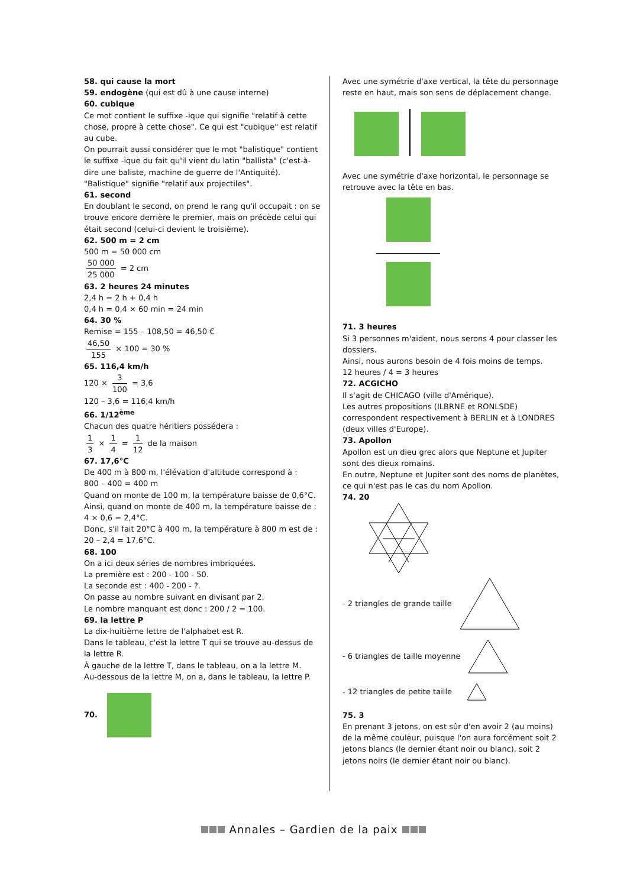58. qui cause la mort
59. endogène (qui est dû à une cause interne)
60. cubique
Ce mot contient le suffixe -ique qui signifie "relatif à cette chose, propre à cette chose". Ce qui est "cubique" est relatif au cube.
On pourrait aussi considérer que le mot "balistique" contient le suffixe -ique du fait qu'il vient du latin "ballista" (c'est-à-dire une baliste, machine de guerre de l'Antiquité). "Balistique" signifie "relatif aux projectiles".
61. second
En doublant le second, on prend le rang qu'il occupait : on se trouve encore derrière le premier, mais on précède celui qui était second (celui-ci devient le troisième).
62. 500 m = 2 cm
500 m = 50 000 cm
50 000 25 000 = 2 cm
63. 2 heures 24 minutes
2,4 h = 2 h + 0,4 h
0,4 h = 0,4 × 60 min = 24 min
64. 30 %
Remise = 155 – 108,50 = 46,50 €
46,50 155 × 100 = 30 %
65. 116,4 km/h
120 × 3 100 = 3,6
120 – 3,6 = 116,4 km/h
66. 1/12<sup>ème</sup>
Chacun des quatre héritiers possédera :
1 3 × 1 4 = 1 12 de la maison
67. 17,6°C
De 400 m à 800 m, l'élévation d'altitude correspond à :
800 – 400 = 400 m
Quand on monte de 100 m, la température baisse de 0,6°C. Ainsi, quand on monte de 400 m, la température baisse de : 4 × 0,6 = 2,4°C.
Donc, s'il fait 20°C à 400 m, la température à 800 m est de : 20 – 2,4 = 17,6°C.
68. 100
On a ici deux séries de nombres imbriquées.
La première est : 200 - 100 - 50.
La seconde est : 400 - 200 - ?.
On passe au nombre suivant en divisant par 2.
Le nombre manquant est donc : 200 / 2 = 100.
69. la lettre P
La dix-huitième lettre de l'alphabet est R.
Dans le tableau, c'est la lettre T qui se trouve au-dessus de la lettre R.
À gauche de la lettre T, dans le tableau, on a la lettre M.
Au-dessous de la lettre M, on a, dans le tableau, la lettre P.
70.
Avec une symétrie d'axe vertical, la tête du personnage reste en haut, mais son sens de déplacement change.
Avec une symétrie d'axe horizontal, le personnage se retrouve avec la tête en bas.
71. 3 heures
Si 3 personnes m'aident, nous serons 4 pour classer les dossiers.
Ainsi, nous aurons besoin de 4 fois moins de temps.
12 heures / 4 = 3 heures
72. ACGICHO
Il s'agit de CHICAGO (ville d'Amérique).
Les autres propositions (ILBRNE et RONLSDE) correspondent respectivement à BERLIN et à LONDRES (deux villes d'Europe).
73. Apollon
Apollon est un dieu grec alors que Neptune et Jupiter sont des dieux romains.
En outre, Neptune et Jupiter sont des noms de planètes, ce qui n'est pas le cas du nom Apollon.
74. 20
- 2 triangles de grande taille
- 6 triangles de taille moyenne
- 12 triangles de petite taille
75. 3
En prenant 3 jetons, on est sûr d'en avoir 2 (au moins) de la même couleur, puisque l'on aura forcément soit 2 jetons blancs (le dernier étant noir ou blanc), soit 2 jetons noirs (le dernier étant noir ou blanc).
Annales – Gardien de la paix